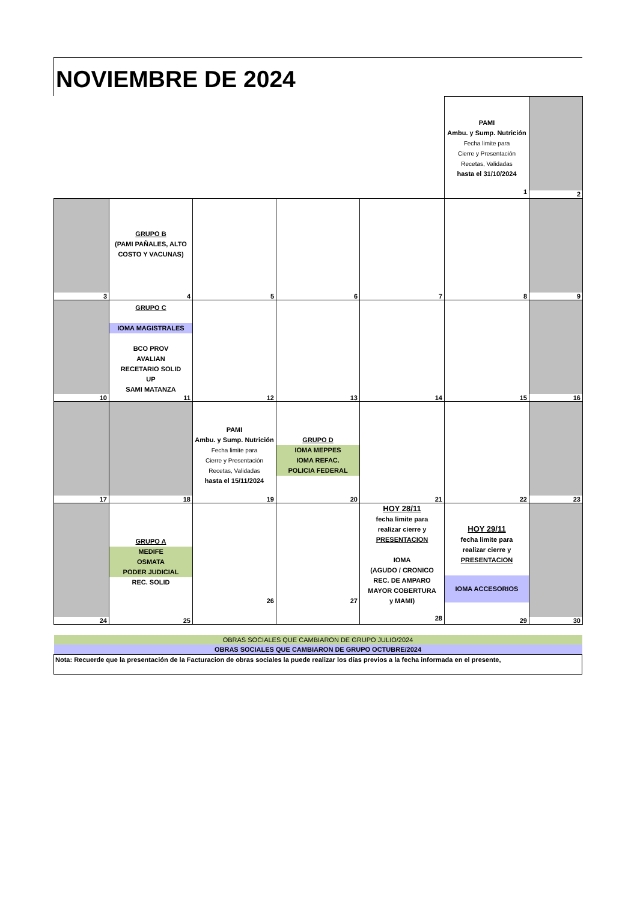NOVIEMBRE DE 2024
| | | | | | PAMI Ambu. y Sump. Nutrición Fecha limite para Cierre y Presentación Recetas, Validadas hasta el 31/10/2024 1 | 2 |
| 3 | GRUPO B (PAMI PAÑALES, ALTO COSTO Y VACUNAS) 4 | 5 | 6 | 7 | 8 | 9 |
| 10 | GRUPO C IOMA MAGISTRALES BCO PROV AVALIAN RECETARIO SOLID UP SAMI MATANZA 11 | 12 | 13 | 14 | 15 | 16 |
| 17 | 18 | PAMI Ambu. y Sump. Nutrición Fecha limite para Cierre y Presentación Recetas, Validadas hasta el 15/11/2024 19 | GRUPO D IOMA MEPPES IOMA REFAC. POLICIA FEDERAL 20 | 21 | 22 | 23 |
| 24 | GRUPO A MEDIFE OSMATA PODER JUDICIAL REC. SOLID 25 | 26 | 27 | HOY 28/11 fecha limite para realizar cierre y PRESENTACION IOMA (AGUDO / CRONICO REC. DE AMPARO MAYOR COBERTURA y MAMI) 28 | HOY 29/11 fecha limite para realizar cierre y PRESENTACION IOMA ACCESORIOS 29 | 30 |
| OBRAS SOCIALES QUE CAMBIARON DE GRUPO JULIO/2024 |
| OBRAS SOCIALES QUE CAMBIARON DE GRUPO OCTUBRE/2024 |
| Nota: Recuerde que la presentación de la Facturacion de obras sociales la puede realizar los días previos a la fecha informada en el presente, |